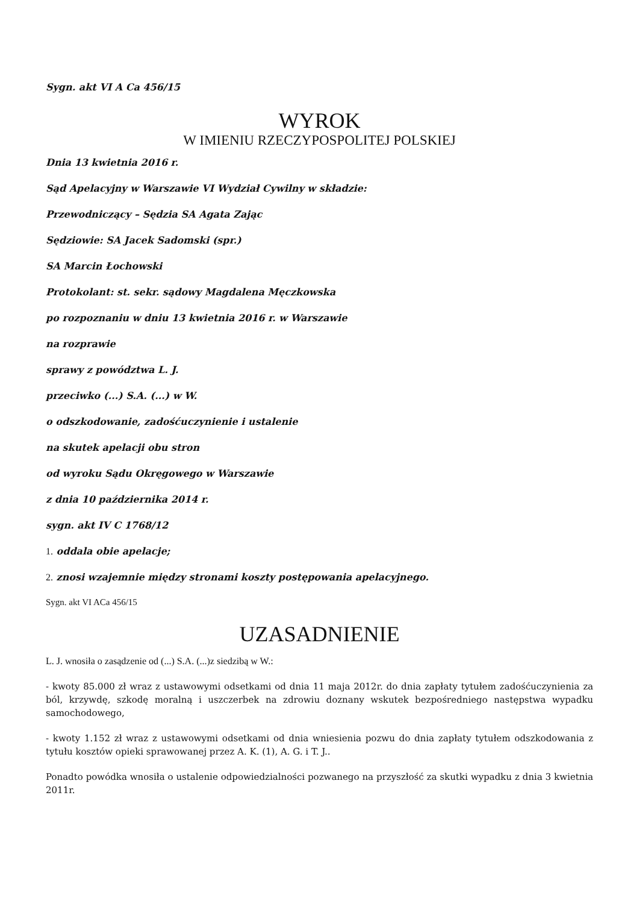Sygn. akt VI A Ca 456/15
WYROK
W IMIENIU RZECZYPOSPOLITEJ POLSKIEJ
Dnia 13 kwietnia 2016 r.
Sąd Apelacyjny w Warszawie VI Wydział Cywilny w składzie:
Przewodniczący – Sędzia SA Agata Zając
Sędziowie: SA Jacek Sadomski (spr.)
SA Marcin Łochowski
Protokolant: st. sekr. sądowy Magdalena Męczkowska
po rozpoznaniu w dniu 13 kwietnia 2016 r. w Warszawie
na rozprawie
sprawy z powództwa L. J.
przeciwko (...) S.A. (...) w W.
o odszkodowanie, zadośćuczynienie i ustalenie
na skutek apelacji obu stron
od wyroku Sądu Okręgowego w Warszawie
z dnia 10 października 2014 r.
sygn. akt IV C 1768/12
1. oddala obie apelacje;
2. znosi wzajemnie między stronami koszty postępowania apelacyjnego.
Sygn. akt VI ACa 456/15
UZASADNIENIE
L. J. wnosiła o zasądzenie od (...) S.A. (...)z siedzibą w W.:
- kwoty 85.000 zł wraz z ustawowymi odsetkami od dnia 11 maja 2012r. do dnia zapłaty tytułem zadośćuczynienia za ból, krzywdę, szkodę moralną i uszczerbek na zdrowiu doznany wskutek bezpośredniego następstwa wypadku samochodowego,
- kwoty 1.152 zł wraz z ustawowymi odsetkami od dnia wniesienia pozwu do dnia zapłaty tytułem odszkodowania z tytułu kosztów opieki sprawowanej przez A. K. (1), A. G. i T. J..
Ponadto powódka wnosiła o ustalenie odpowiedzialności pozwanego na przyszłość za skutki wypadku z dnia 3 kwietnia 2011r.